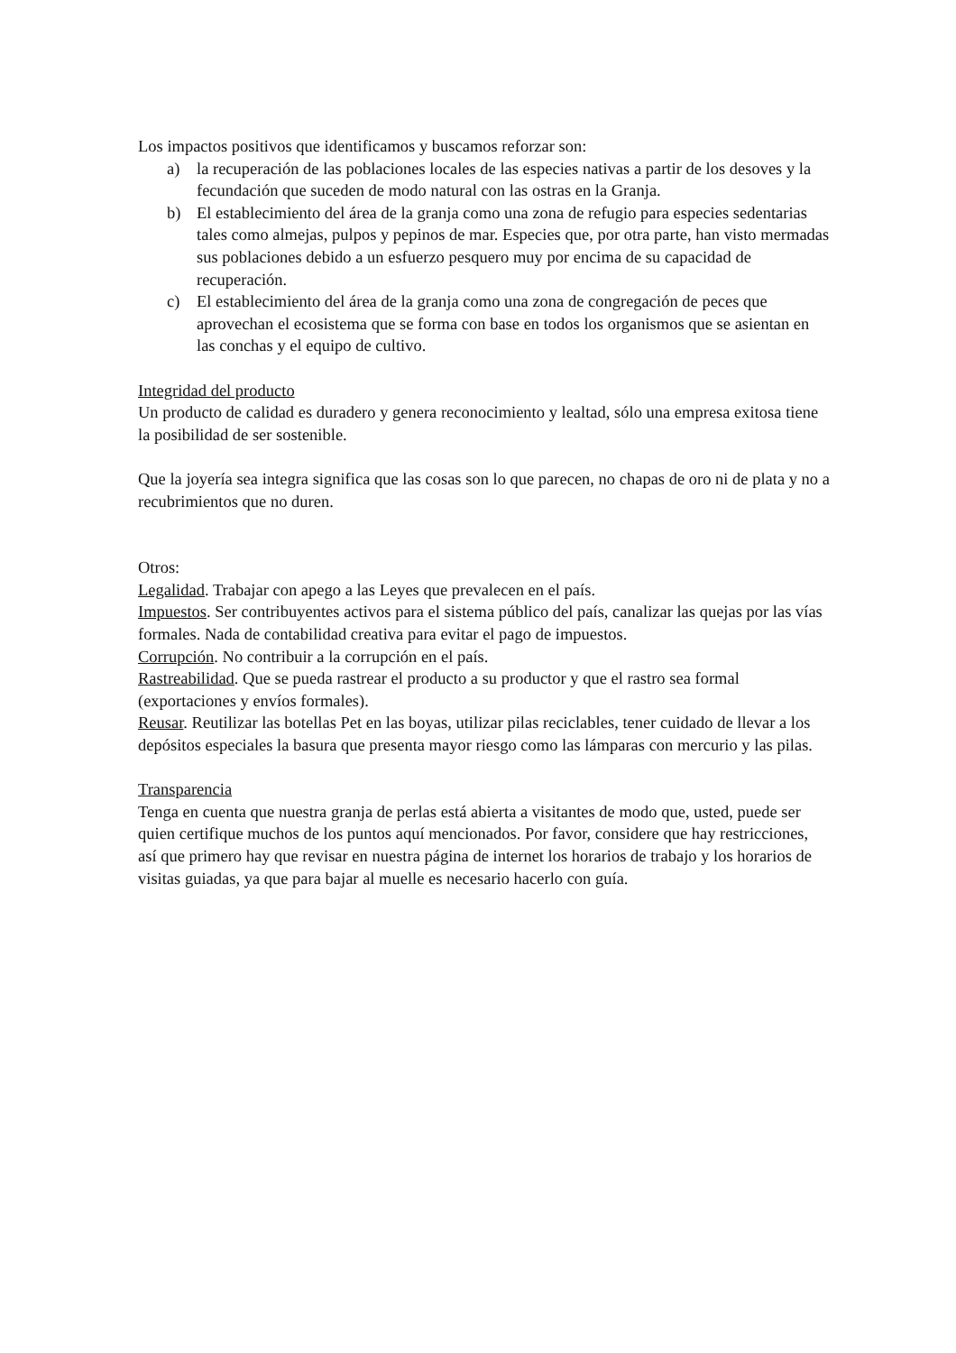Los impactos positivos que identificamos y buscamos reforzar son:
a) la recuperación de las poblaciones locales de las especies nativas a partir de los desoves y la fecundación que suceden de modo natural con las ostras en la Granja.
b) El establecimiento del área de la granja como una zona de refugio para especies sedentarias tales como almejas, pulpos y pepinos de mar. Especies que, por otra parte, han visto mermadas sus poblaciones debido a un esfuerzo pesquero muy por encima de su capacidad de recuperación.
c) El establecimiento del área de la granja como una zona de congregación de peces que aprovechan el ecosistema que se forma con base en todos los organismos que se asientan en las conchas y el equipo de cultivo.
Integridad del producto
Un producto de calidad es duradero y genera reconocimiento y lealtad, sólo una empresa exitosa tiene la posibilidad de ser sostenible.
Que la joyería sea integra significa que las cosas son lo que parecen, no chapas de oro ni de plata y no a recubrimientos que no duren.
Otros:
Legalidad. Trabajar con apego a las Leyes que prevalecen en el país.
Impuestos. Ser contribuyentes activos para el sistema público del país, canalizar las quejas por las vías formales. Nada de contabilidad creativa para evitar el pago de impuestos.
Corrupción. No contribuir a la corrupción en el país.
Rastreabilidad. Que se pueda rastrear el producto a su productor y que el rastro sea formal (exportaciones y envíos formales).
Reusar. Reutilizar las botellas Pet en las boyas, utilizar pilas reciclables, tener cuidado de llevar a los depósitos especiales la basura que presenta mayor riesgo como las lámparas con mercurio y las pilas.
Transparencia
Tenga en cuenta que nuestra granja de perlas está abierta a visitantes de modo que, usted, puede ser quien certifique muchos de los puntos aquí mencionados. Por favor, considere que hay restricciones, así que primero hay que revisar en nuestra página de internet los horarios de trabajo y los horarios de visitas guiadas, ya que para bajar al muelle es necesario hacerlo con guía.